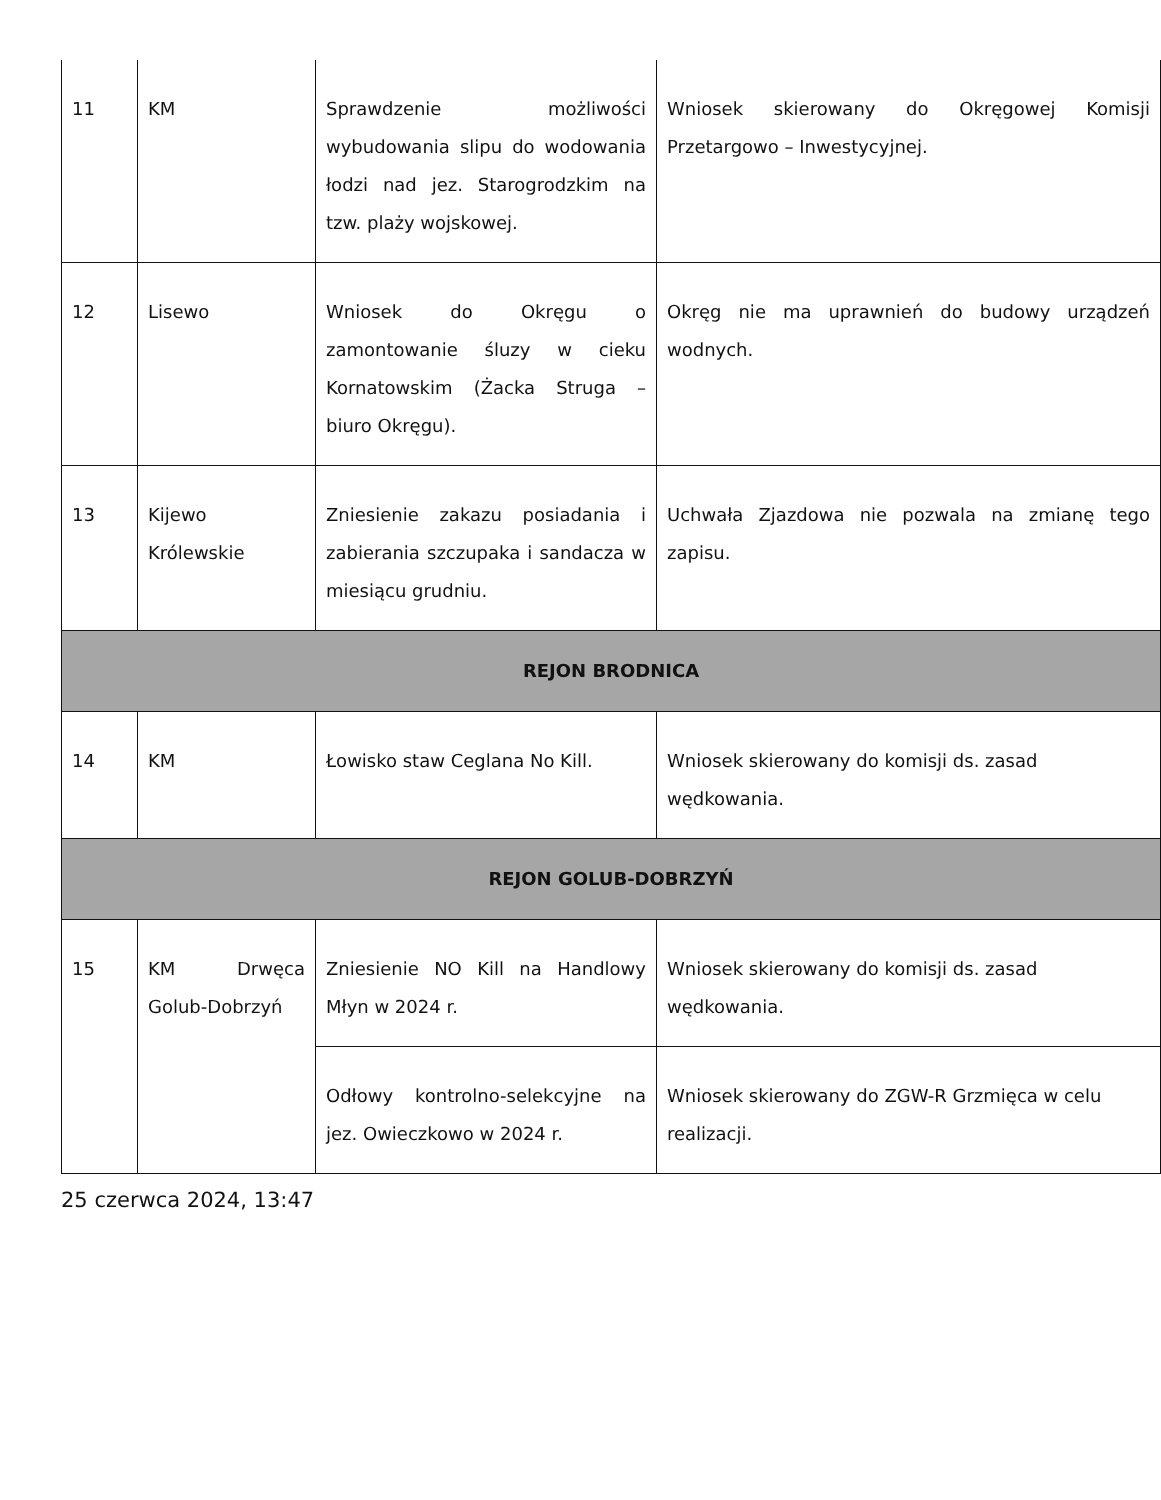| 11 | KM | Sprawdzenie możliwości wybudowania slipu do wodowania łodzi nad jez. Starogrodzkim na tzw. plaży wojskowej. | Wniosek skierowany do Okręgowej Komisji Przetargowo – Inwestycyjnej. |
| 12 | Lisewo | Wniosek do Okręgu o zamontowanie śluzy w cieku Kornatowskim (Żacka Struga – biuro Okręgu). | Okręg nie ma uprawnień do budowy urządzeń wodnych. |
| 13 | Kijewo Królewskie | Zniesienie zakazu posiadania i zabierania szczupaka i sandacza w miesiącu grudniu. | Uchwała Zjazdowa nie pozwala na zmianę tego zapisu. |
| REJON BRODNICA | | | |
| 14 | KM | Łowisko staw Ceglana No Kill. | Wniosek skierowany do komisji ds. zasad wędkowania. |
| REJON GOLUB-DOBRZYŃ | | | |
| 15 | KM Drwęca Golub-Dobrzyń | Zniesienie NO Kill na Handlowy Młyn w 2024 r. | Wniosek skierowany do komisji ds. zasad wędkowania. |
| | | Odłowy kontrolno-selekcyjne na jez. Owieczkowo w 2024 r. | Wniosek skierowany do ZGW-R Grzmięca w celu realizacji. |
25 czerwca 2024, 13:47